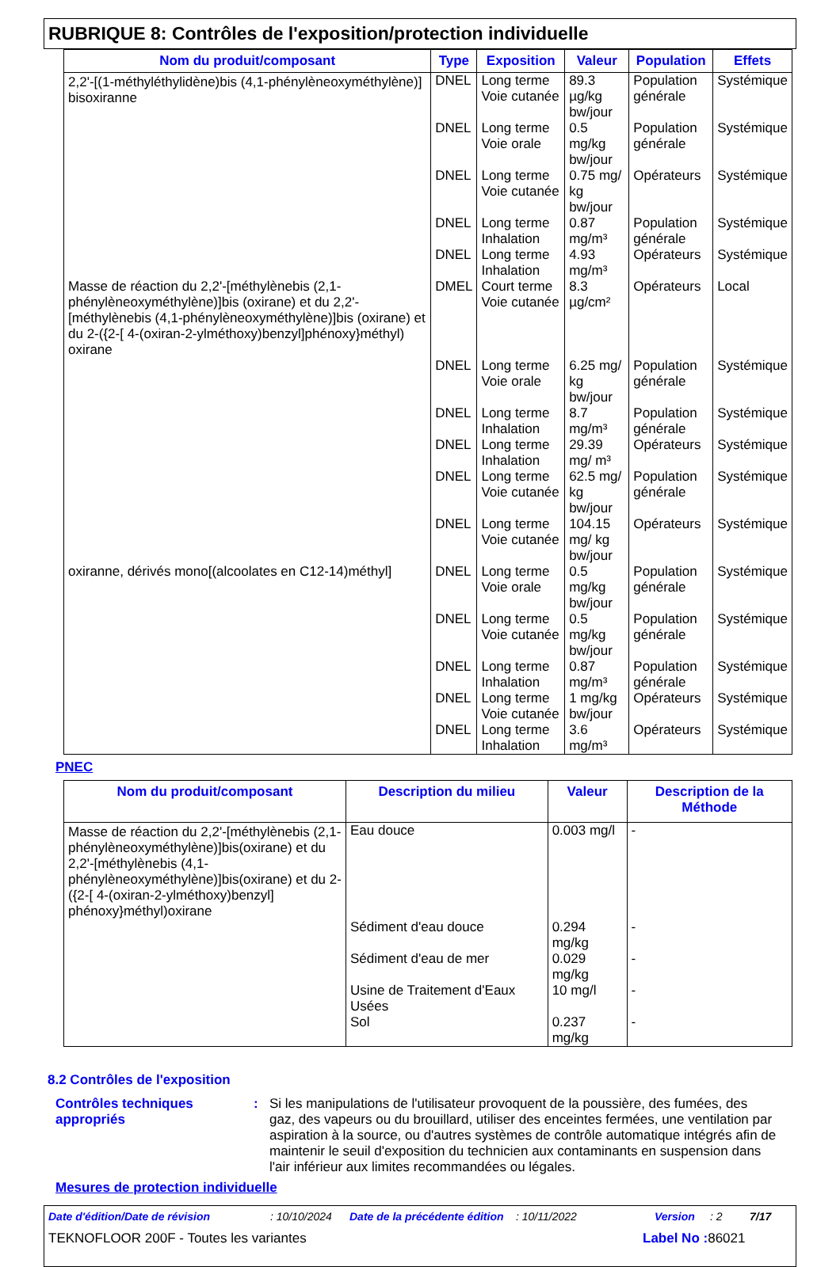RUBRIQUE 8: Contrôles de l'exposition/protection individuelle
| Nom du produit/composant | Type | Exposition | Valeur | Population | Effets |
| --- | --- | --- | --- | --- | --- |
| 2,2'-[(1-méthyléthylidène)bis (4,1-phénylèneoxyméthylène)] bisoxiranne | DNEL | Long terme Voie cutanée | 89.3 µg/kg bw/jour | Population générale | Systémique |
| | DNEL | Long terme Voie orale | 0.5 mg/kg bw/jour | Population générale | Systémique |
| | DNEL | Long terme Voie cutanée | 0.75 mg/ kg bw/jour | Opérateurs | Systémique |
| | DNEL | Long terme Inhalation | 0.87 mg/m³ | Population générale | Systémique |
| | DNEL | Long terme Inhalation | 4.93 mg/m³ | Opérateurs | Systémique |
| Masse de réaction du 2,2'-[méthylènebis (2,1-phénylèneoxyméthylène)]bis (oxirane) et du 2,2'-[méthylènebis (4,1-phénylèneoxyméthylène)]bis (oxirane) et du 2-({2-[ 4-(oxiran-2-ylméthoxy)benzyl]phénoxy}méthyl) oxirane | DMEL | Court terme Voie cutanée | 8.3 µg/cm² | Opérateurs | Local |
| | DNEL | Long terme Voie orale | 6.25 mg/ kg bw/jour | Population générale | Systémique |
| | DNEL | Long terme Inhalation | 8.7 mg/m³ | Population générale | Systémique |
| | DNEL | Long terme Inhalation | 29.39 mg/ m³ | Opérateurs | Systémique |
| | DNEL | Long terme Voie cutanée | 62.5 mg/ kg bw/jour | Population générale | Systémique |
| | DNEL | Long terme Voie cutanée | 104.15 mg/ kg bw/jour | Opérateurs | Systémique |
| oxiranne, dérivés mono[(alcoolates en C12-14)méthyl] | DNEL | Long terme Voie orale | 0.5 mg/kg bw/jour | Population générale | Systémique |
| | DNEL | Long terme Voie cutanée | 0.5 mg/kg bw/jour | Population générale | Systémique |
| | DNEL | Long terme Inhalation | 0.87 mg/m³ | Population générale | Systémique |
| | DNEL | Long terme Voie cutanée | 1 mg/kg bw/jour | Opérateurs | Systémique |
| | DNEL | Long terme Inhalation | 3.6 mg/m³ | Opérateurs | Systémique |
PNEC
| Nom du produit/composant | Description du milieu | Valeur | Description de la Méthode |
| --- | --- | --- | --- |
| Masse de réaction du 2,2'-[méthylènebis (2,1-phénylèneoxyméthylène)]bis(oxirane) et du 2,2'-[méthylènebis (4,1-phénylèneoxyméthylène)]bis(oxirane) et du 2-({2-[ 4-(oxiran-2-ylméthoxy)benzyl] phénoxy}méthyl)oxirane | Eau douce | 0.003 mg/l | - |
| | Sédiment d'eau douce | 0.294 mg/kg | - |
| | Sédiment d'eau de mer | 0.029 mg/kg | - |
| | Usine de Traitement d'Eaux Usées | 10 mg/l | - |
| | Sol | 0.237 mg/kg | - |
8.2 Contrôles de l'exposition
Contrôles techniques appropriés
: Si les manipulations de l'utilisateur provoquent de la poussière, des fumées, des gaz, des vapeurs ou du brouillard, utiliser des enceintes fermées, une ventilation par aspiration à la source, ou d'autres systèmes de contrôle automatique intégrés afin de maintenir le seuil d'exposition du technicien aux contaminants en suspension dans l'air inférieur aux limites recommandées ou légales.
Mesures de protection individuelle
Date d'édition/Date de révision: 10/10/2024 Date de la précédente édition: 10/11/2022 Version: 2 7/17
TEKNOFLOOR 200F - Toutes les variantes Label No : 86021